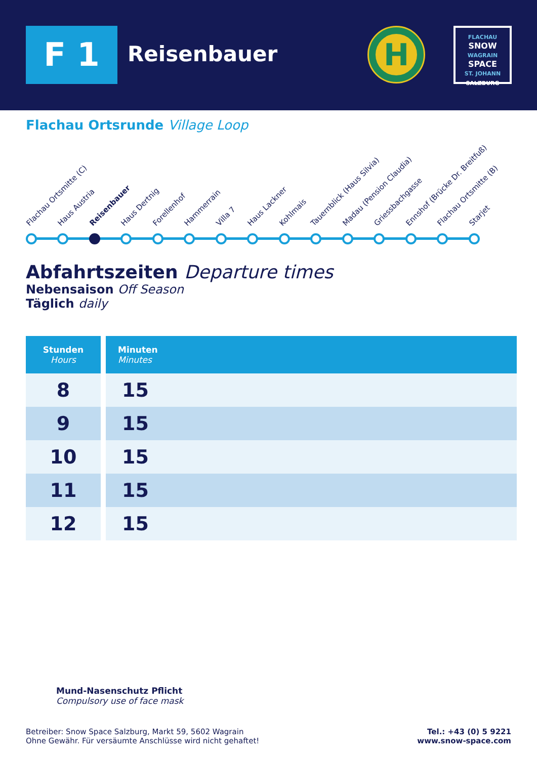F 1 Reisenbauer
H
FLACHAU
SNOW
WAGRAIN
SPACE
ST. JOHANN
SALZBURG
Flachau Ortsrunde Village Loop
Flachau Ortsmitte (C) Haus Austria Reisenbauer Haus Dertnig Forellenhof Hammerrain Villa 7 Haus Lackner Kohlmais Tauernblick (Haus Silvia) Madau (Pension Claudia) Griessbachgasse Ennshof (Brücke Dr. Breitfuß) Flachau Ortsmitte (B) Starjet
Abfahrtszeiten Departure times
Nebensaison Off Season
Täglich daily
| Stunden Hours | Minuten Minutes |
| --- | --- |
| 8 | 15 |
| 9 | 15 |
| 10 | 15 |
| 11 | 15 |
| 12 | 15 |
Mund-Nasenschutz Pflicht
Compulsory use of face mask
Betreiber: Snow Space Salzburg, Markt 59, 5602 Wagrain
Ohne Gewähr. Für versäumte Anschlüsse wird nicht gehaftet!
Tel.: +43 (0) 5 9221
www.snow-space.com